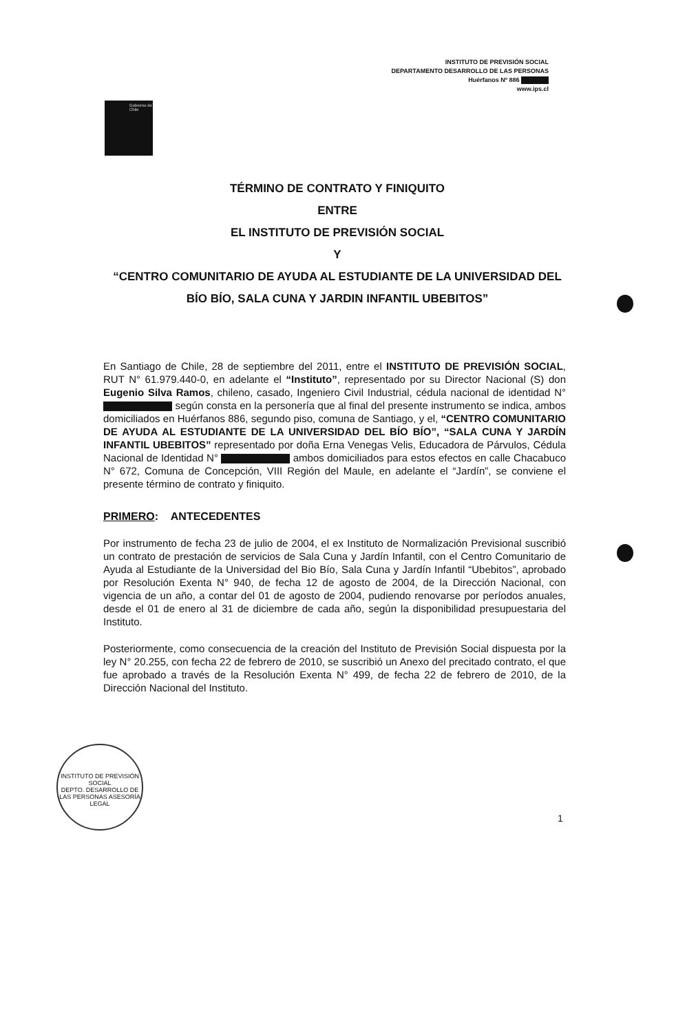INSTITUTO DE PREVISIÓN SOCIAL
DEPARTAMENTO DESARROLLO DE LAS PERSONAS
Huérfanos Nº 886
www.ips.cl
Gobierno de Chile
TÉRMINO DE CONTRATO Y FINIQUITO
ENTRE
EL INSTITUTO DE PREVISIÓN SOCIAL
Y
“CENTRO COMUNITARIO DE AYUDA AL ESTUDIANTE DE LA UNIVERSIDAD DEL BÍO BÍO, SALA CUNA Y JARDIN INFANTIL UBEBITOS”
En Santiago de Chile, 28 de septiembre del 2011, entre el INSTITUTO DE PREVISIÓN SOCIAL, RUT N° 61.979.440-0, en adelante el “Instituto”, representado por su Director Nacional (S) don Eugenio Silva Ramos, chileno, casado, Ingeniero Civil Industrial, cédula nacional de identidad N° según consta en la personería que al final del presente instrumento se indica, ambos domiciliados en Huérfanos 886, segundo piso, comuna de Santiago, y el, “CENTRO COMUNITARIO DE AYUDA AL ESTUDIANTE DE LA UNIVERSIDAD DEL BÍO BÍO”, “SALA CUNA Y JARDÍN INFANTIL UBEBITOS” representado por doña Erna Venegas Velis, Educadora de Párvulos, Cédula Nacional de Identidad N° ambos domiciliados para estos efectos en calle Chacabuco N° 672, Comuna de Concepción, VIII Región del Maule, en adelante el “Jardín”, se conviene el presente término de contrato y finiquito.
PRIMERO: ANTECEDENTES
Por instrumento de fecha 23 de julio de 2004, el ex Instituto de Normalización Previsional suscribió un contrato de prestación de servicios de Sala Cuna y Jardín Infantil, con el Centro Comunitario de Ayuda al Estudiante de la Universidad del Bio Bío, Sala Cuna y Jardín Infantil “Ubebitos”, aprobado por Resolución Exenta N° 940, de fecha 12 de agosto de 2004, de la Dirección Nacional, con vigencia de un año, a contar del 01 de agosto de 2004, pudiendo renovarse por períodos anuales, desde el 01 de enero al 31 de diciembre de cada año, según la disponibilidad presupuestaria del Instituto.
Posteriormente, como consecuencia de la creación del Instituto de Previsión Social dispuesta por la ley N° 20.255, con fecha 22 de febrero de 2010, se suscribió un Anexo del precitado contrato, el que fue aprobado a través de la Resolución Exenta N° 499, de fecha 22 de febrero de 2010, de la Dirección Nacional del Instituto.
INSTITUTO DE PREVISIÓN SOCIAL
DEPTO. DESARROLLO DE LAS PERSONAS ASESORÍA LEGAL
1